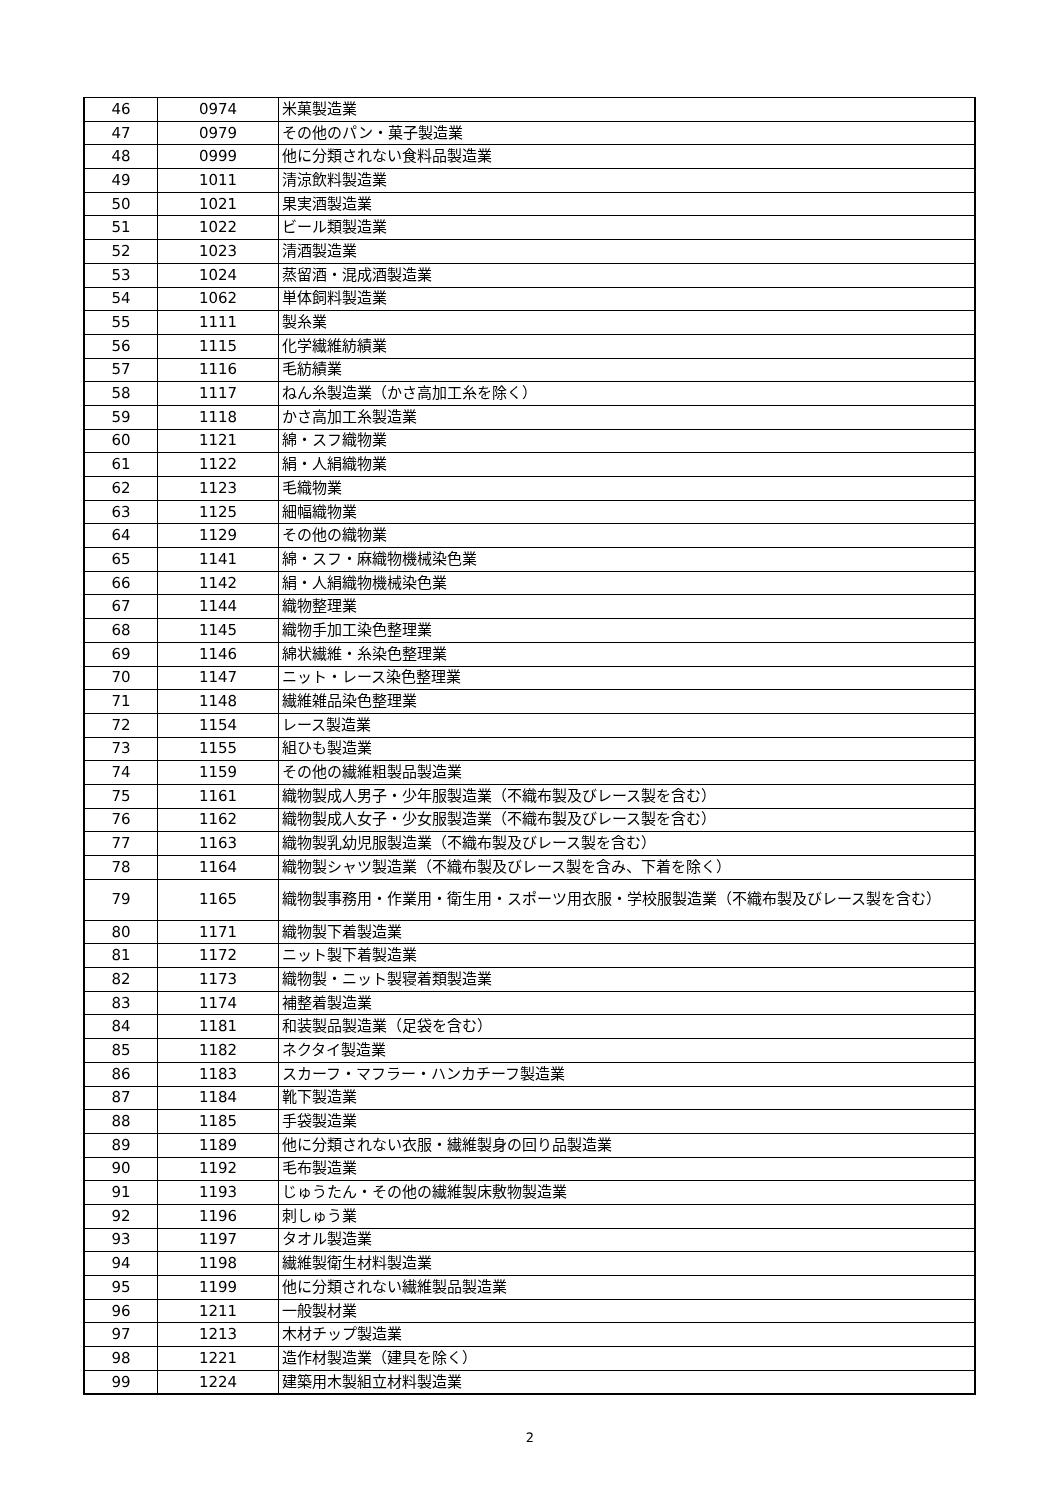| 46 | 0974 | 米菓製造業 |
| 47 | 0979 | その他のパン・菓子製造業 |
| 48 | 0999 | 他に分類されない食料品製造業 |
| 49 | 1011 | 清涼飲料製造業 |
| 50 | 1021 | 果実酒製造業 |
| 51 | 1022 | ビール類製造業 |
| 52 | 1023 | 清酒製造業 |
| 53 | 1024 | 蒸留酒・混成酒製造業 |
| 54 | 1062 | 単体飼料製造業 |
| 55 | 1111 | 製糸業 |
| 56 | 1115 | 化学繊維紡績業 |
| 57 | 1116 | 毛紡績業 |
| 58 | 1117 | ねん糸製造業（かさ高加工糸を除く） |
| 59 | 1118 | かさ高加工糸製造業 |
| 60 | 1121 | 綿・スフ織物業 |
| 61 | 1122 | 絹・人絹織物業 |
| 62 | 1123 | 毛織物業 |
| 63 | 1125 | 細幅織物業 |
| 64 | 1129 | その他の織物業 |
| 65 | 1141 | 綿・スフ・麻織物機械染色業 |
| 66 | 1142 | 絹・人絹織物機械染色業 |
| 67 | 1144 | 織物整理業 |
| 68 | 1145 | 織物手加工染色整理業 |
| 69 | 1146 | 綿状繊維・糸染色整理業 |
| 70 | 1147 | ニット・レース染色整理業 |
| 71 | 1148 | 繊維雑品染色整理業 |
| 72 | 1154 | レース製造業 |
| 73 | 1155 | 組ひも製造業 |
| 74 | 1159 | その他の繊維粗製品製造業 |
| 75 | 1161 | 織物製成人男子・少年服製造業（不織布製及びレース製を含む） |
| 76 | 1162 | 織物製成人女子・少女服製造業（不織布製及びレース製を含む） |
| 77 | 1163 | 織物製乳幼児服製造業（不織布製及びレース製を含む） |
| 78 | 1164 | 織物製シャツ製造業（不織布製及びレース製を含み、下着を除く） |
| 79 | 1165 | 織物製事務用・作業用・衛生用・スポーツ用衣服・学校服製造業（不織布製及びレース製を含む） |
| 80 | 1171 | 織物製下着製造業 |
| 81 | 1172 | ニット製下着製造業 |
| 82 | 1173 | 織物製・ニット製寝着類製造業 |
| 83 | 1174 | 補整着製造業 |
| 84 | 1181 | 和装製品製造業（足袋を含む） |
| 85 | 1182 | ネクタイ製造業 |
| 86 | 1183 | スカーフ・マフラー・ハンカチーフ製造業 |
| 87 | 1184 | 靴下製造業 |
| 88 | 1185 | 手袋製造業 |
| 89 | 1189 | 他に分類されない衣服・繊維製身の回り品製造業 |
| 90 | 1192 | 毛布製造業 |
| 91 | 1193 | じゅうたん・その他の繊維製床敷物製造業 |
| 92 | 1196 | 刺しゅう業 |
| 93 | 1197 | タオル製造業 |
| 94 | 1198 | 繊維製衛生材料製造業 |
| 95 | 1199 | 他に分類されない繊維製品製造業 |
| 96 | 1211 | 一般製材業 |
| 97 | 1213 | 木材チップ製造業 |
| 98 | 1221 | 造作材製造業（建具を除く） |
| 99 | 1224 | 建築用木製組立材料製造業 |
2